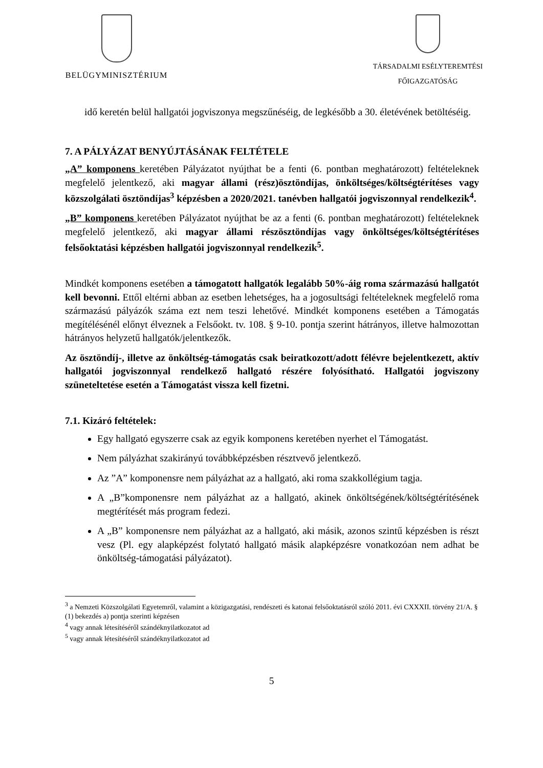BELÜGYMINISZTÉRIUM TÁRSADALMI ESÉLYTEREMTÉSI
FŐIGAZGATÓSÁG
idő keretén belül hallgatói jogviszonya megszűnéséig, de legkésőbb a 30. életévének betöltéséig.
7. A PÁLYÁZAT BENYÚJTÁSÁNAK FELTÉTELE
„A” komponens keretében Pályázatot nyújthat be a fenti (6. pontban meghatározott) feltételeknek megfelelő jelentkező, aki magyar állami (rész)ösztöndíjas, önköltséges/költségtérítéses vagy közszolgálati ösztöndíjas<sup>3</sup> képzésben a 2020/2021. tanévben hallgatói jogviszonnyal rendelkezik<sup>4</sup>.
„B” komponens keretében Pályázatot nyújthat be az a fenti (6. pontban meghatározott) feltételeknek megfelelő jelentkező, aki magyar állami részösztöndíjas vagy önköltséges/költségtérítéses felsőoktatási képzésben hallgatói jogviszonnyal rendelkezik<sup>5</sup>.
Mindkét komponens esetében a támogatott hallgatók legalább 50%-áig roma származású hallgatót kell bevonni. Ettől eltérni abban az esetben lehetséges, ha a jogosultsági feltételeknek megfelelő roma származású pályázók száma ezt nem teszi lehetővé. Mindkét komponens esetében a Támogatás megítélésénél előnyt élveznek a Felsőokt. tv. 108. § 9-10. pontja szerint hátrányos, illetve halmozottan hátrányos helyzetű hallgatók/jelentkezők.
Az ösztöndíj-, illetve az önköltség-támogatás csak beiratkozott/adott félévre bejelentkezett, aktív hallgatói jogviszonnyal rendelkező hallgató részére folyósítható. Hallgatói jogviszony szüneteltetése esetén a Támogatást vissza kell fizetni.
7.1. Kizáró feltételek:
Egy hallgató egyszerre csak az egyik komponens keretében nyerhet el Támogatást.
Nem pályázhat szakirányú továbbképzésben résztvevő jelentkező.
Az ”A” komponensre nem pályázhat az a hallgató, aki roma szakkollégium tagja.
A „B”komponensre nem pályázhat az a hallgató, akinek önköltségének/költségtérítésének megtérítését más program fedezi.
A „B” komponensre nem pályázhat az a hallgató, aki másik, azonos szintű képzésben is részt vesz (Pl. egy alapképzést folytató hallgató másik alapképzésre vonatkozóan nem adhat be önköltség-támogatási pályázatot).
<sup>3</sup> a Nemzeti Közszolgálati Egyetemről, valamint a közigazgatási, rendészeti és katonai felsőoktatásról szóló 2011. évi CXXXII. törvény 21/A. § (1) bekezdés a) pontja szerinti képzésen
<sup>4</sup> vagy annak létesítéséről szándéknyilatkozatot ad
<sup>5</sup> vagy annak létesítéséről szándéknyilatkozatot ad
5